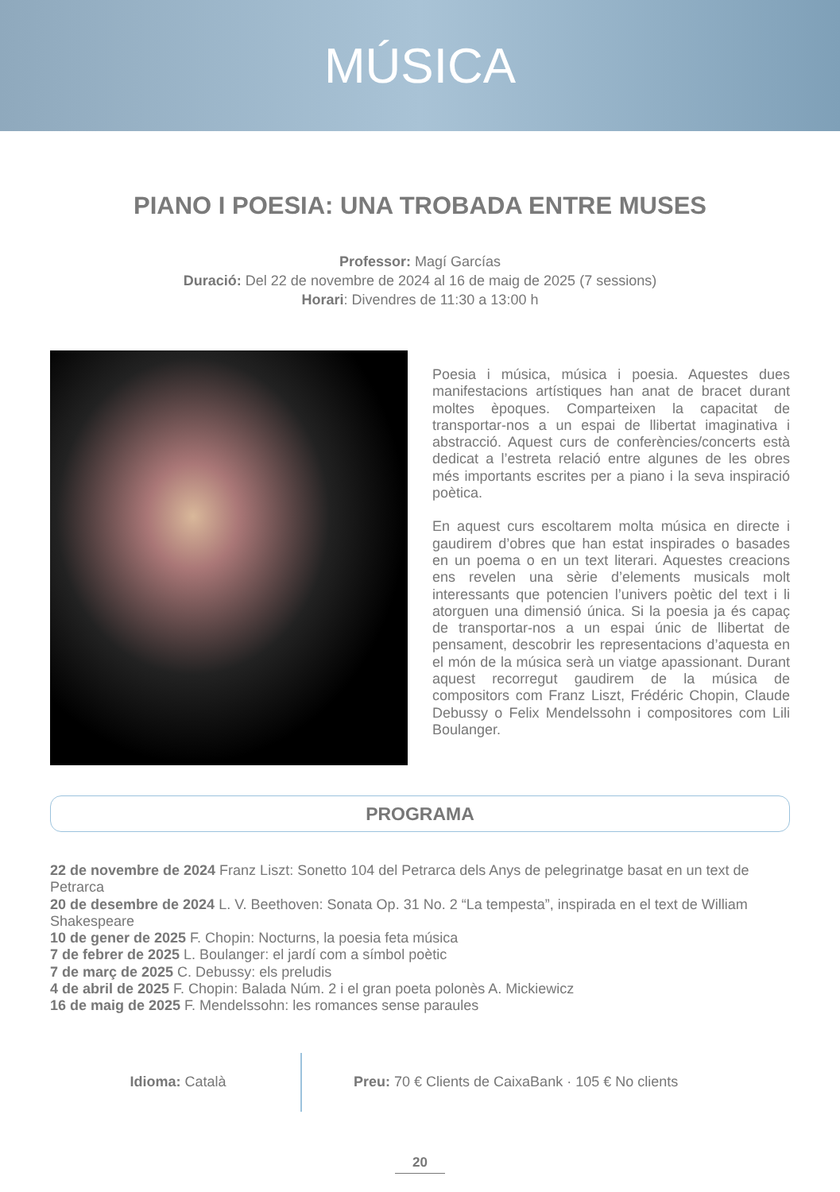MÚSICA
PIANO I POESIA: UNA TROBADA ENTRE MUSES
Professor: Magí Garcías
Duració: Del 22 de novembre de 2024 al 16 de maig de 2025 (7 sessions)
Horari: Divendres de 11:30 a 13:00 h
Poesia i música, música i poesia. Aquestes dues manifestacions artístiques han anat de bracet durant moltes èpoques. Comparteixen la capacitat de transportar-nos a un espai de llibertat imaginativa i abstracció. Aquest curs de conferències/concerts està dedicat a l’estreta relació entre algunes de les obres més importants escrites per a piano i la seva inspiració poètica.
En aquest curs escoltarem molta música en directe i gaudirem d’obres que han estat inspirades o basades en un poema o en un text literari. Aquestes creacions ens revelen una sèrie d’elements musicals molt interessants que potencien l’univers poètic del text i li atorguen una dimensió única. Si la poesia ja és capaç de transportar-nos a un espai únic de llibertat de pensament, descobrir les representacions d’aquesta en el món de la música serà un viatge apassionant. Durant aquest recorregut gaudirem de la música de compositors com Franz Liszt, Frédéric Chopin, Claude Debussy o Felix Mendelssohn i compositores com Lili Boulanger.
PROGRAMA
22 de novembre de 2024 Franz Liszt: Sonetto 104 del Petrarca dels Anys de pelegrinatge basat en un text de Petrarca
20 de desembre de 2024 L. V. Beethoven: Sonata Op. 31 No. 2 “La tempesta”, inspirada en el text de William Shakespeare
10 de gener de 2025 F. Chopin: Nocturns, la poesia feta música
7 de febrer de 2025 L. Boulanger: el jardí com a símbol poètic
7 de març de 2025 C. Debussy: els preludis
4 de abril de 2025 F. Chopin: Balada Núm. 2 i el gran poeta polonès A. Mickiewicz
16 de maig de 2025 F. Mendelssohn: les romances sense paraules
Idioma: Català Preu: 70 € Clients de CaixaBank · 105 € No clients
20